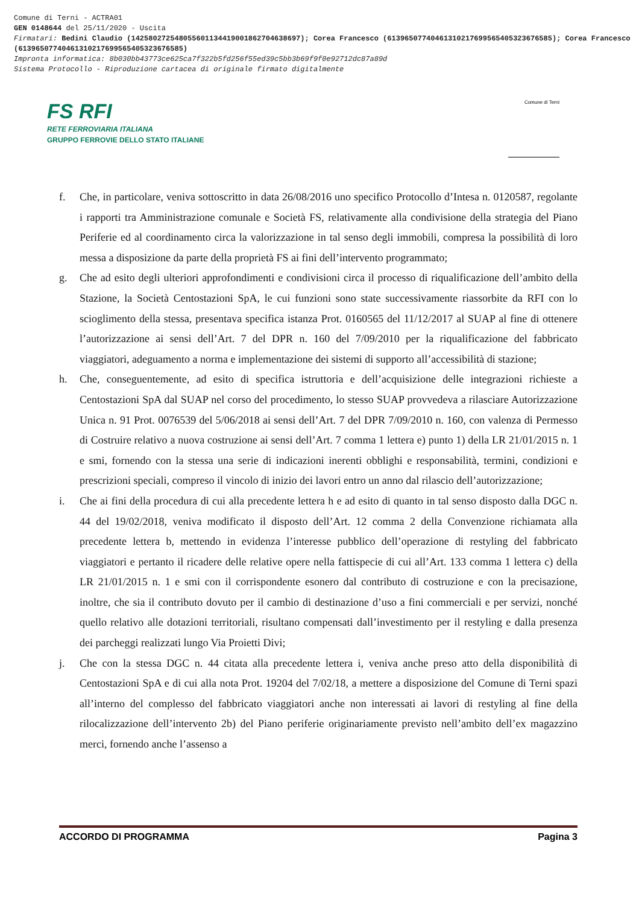Comune di Terni - ACTRA01
GEN 0148644 del 25/11/2020 - Uscita
Firmatari: Bedini Claudio (142580272548055601134419001862704638697); Corea Francesco (61396507740461310217699565405323676585); Corea Francesco (61396507740461310217699565405323676585)
Impronta informatica: 8b030bb43773ce625ca7f322b5fd256f55ed39c5bb3b69f9f0e92712dc87a89d
Sistema Protocollo - Riproduzione cartacea di originale firmato digitalmente
FS RFI
RETE FERROVIARIA ITALIANA
GRUPPO FERROVIE DELLO STATO ITALIANE
Comune di Terni
f. Che, in particolare, veniva sottoscritto in data 26/08/2016 uno specifico Protocollo d’Intesa n. 0120587, regolante i rapporti tra Amministrazione comunale e Società FS, relativamente alla condivisione della strategia del Piano Periferie ed al coordinamento circa la valorizzazione in tal senso degli immobili, compresa la possibilità di loro messa a disposizione da parte della proprietà FS ai fini dell’intervento programmato;
g. Che ad esito degli ulteriori approfondimenti e condivisioni circa il processo di riqualificazione dell’ambito della Stazione, la Società Centostazioni SpA, le cui funzioni sono state successivamente riassorbite da RFI con lo scioglimento della stessa, presentava specifica istanza Prot. 0160565 del 11/12/2017 al SUAP al fine di ottenere l’autorizzazione ai sensi dell’Art. 7 del DPR n. 160 del 7/09/2010 per la riqualificazione del fabbricato viaggiatori, adeguamento a norma e implementazione dei sistemi di supporto all’accessibilità di stazione;
h. Che, conseguentemente, ad esito di specifica istruttoria e dell’acquisizione delle integrazioni richieste a Centostazioni SpA dal SUAP nel corso del procedimento, lo stesso SUAP provvedeva a rilasciare Autorizzazione Unica n. 91 Prot. 0076539 del 5/06/2018 ai sensi dell’Art. 7 del DPR 7/09/2010 n. 160, con valenza di Permesso di Costruire relativo a nuova costruzione ai sensi dell’Art. 7 comma 1 lettera e) punto 1) della LR 21/01/2015 n. 1 e smi, fornendo con la stessa una serie di indicazioni inerenti obblighi e responsabilità, termini, condizioni e prescrizioni speciali, compreso il vincolo di inizio dei lavori entro un anno dal rilascio dell’autorizzazione;
i. Che ai fini della procedura di cui alla precedente lettera h e ad esito di quanto in tal senso disposto dalla DGC n. 44 del 19/02/2018, veniva modificato il disposto dell’Art. 12 comma 2 della Convenzione richiamata alla precedente lettera b, mettendo in evidenza l’interesse pubblico dell’operazione di restyling del fabbricato viaggiatori e pertanto il ricadere delle relative opere nella fattispecie di cui all’Art. 133 comma 1 lettera c) della LR 21/01/2015 n. 1 e smi con il corrispondente esonero dal contributo di costruzione e con la precisazione, inoltre, che sia il contributo dovuto per il cambio di destinazione d’uso a fini commerciali e per servizi, nonché quello relativo alle dotazioni territoriali, risultano compensati dall’investimento per il restyling e dalla presenza dei parcheggi realizzati lungo Via Proietti Divi;
j. Che con la stessa DGC n. 44 citata alla precedente lettera i, veniva anche preso atto della disponibilità di Centostazioni SpA e di cui alla nota Prot. 19204 del 7/02/18, a mettere a disposizione del Comune di Terni spazi all’interno del complesso del fabbricato viaggiatori anche non interessati ai lavori di restyling al fine della rilocalizzazione dell’intervento 2b) del Piano periferie originariamente previsto nell’ambito dell’ex magazzino merci, fornendo anche l’assenso a
ACCORDO DI PROGRAMMA Pagina 3